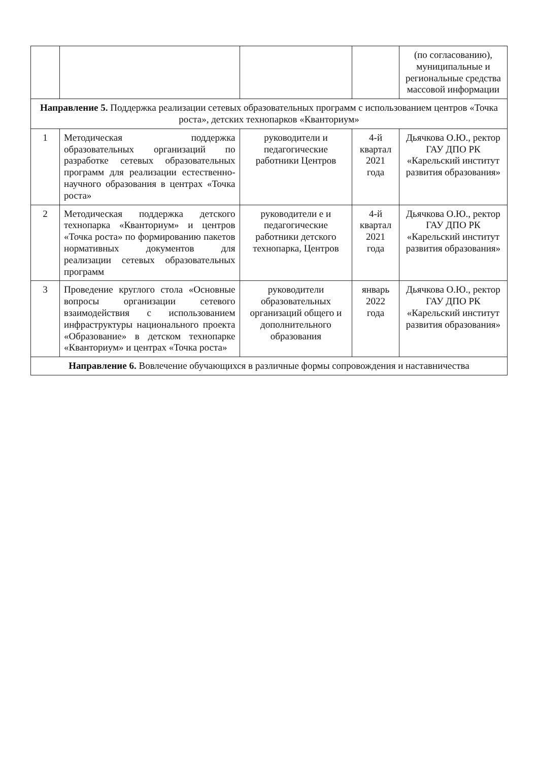| | | | | (по согласованию), муниципальные и региональные средства массовой информации |
| Направление 5. Поддержка реализации сетевых образовательных программ с использованием центров «Точка роста», детских технопарков «Кванториум» | | | | |
| 1 | Методическая поддержка образовательных организаций по разработке сетевых образовательных программ для реализации естественно-научного образования в центрах «Точка роста» | руководители и педагогические работники Центров | 4-й квартал 2021 года | Дьячкова О.Ю., ректор ГАУ ДПО РК «Карельский институт развития образования» |
| 2 | Методическая поддержка детского технопарка «Кванториум» и центров «Точка роста» по формированию пакетов нормативных документов для реализации сетевых образовательных программ | руководители е и педагогические работники детского технопарка, Центров | 4-й квартал 2021 года | Дьячкова О.Ю., ректор ГАУ ДПО РК «Карельский институт развития образования» |
| 3 | Проведение круглого стола «Основные вопросы организации сетевого взаимодействия с использованием инфраструктуры национального проекта «Образование» в детском технопарке «Кванториум» и центрах «Точка роста» | руководители образовательных организаций общего и дополнительного образования | январь 2022 года | Дьячкова О.Ю., ректор ГАУ ДПО РК «Карельский институт развития образования» |
| Направление 6. Вовлечение обучающихся в различные формы сопровождения и наставничества | | | | |